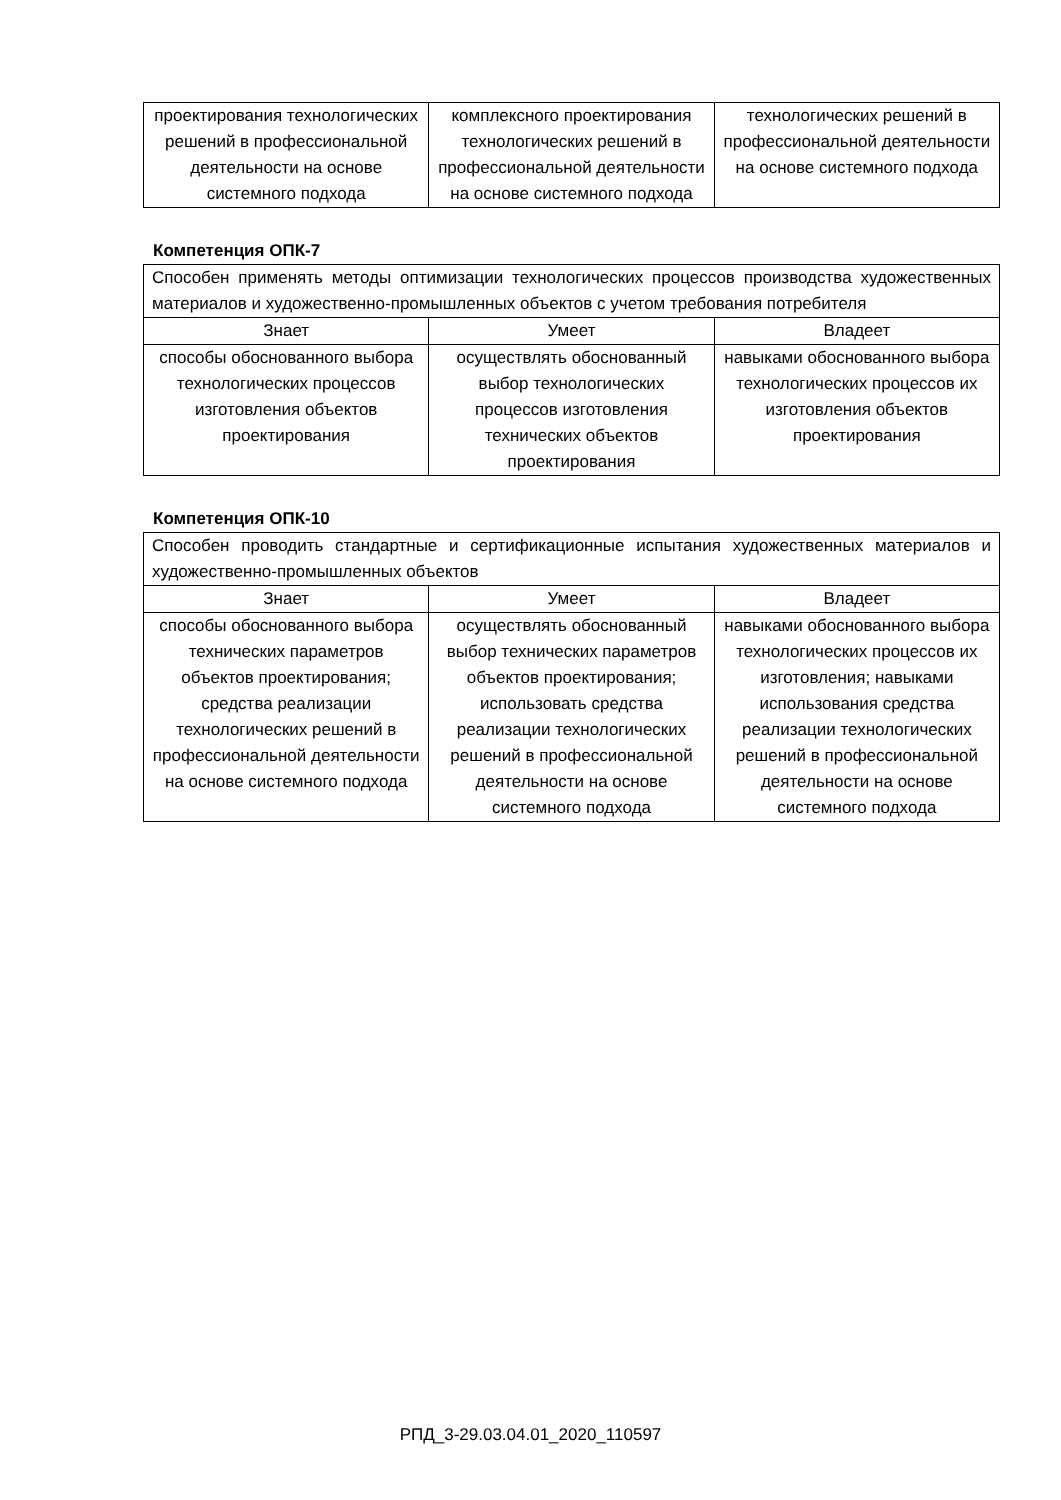| проектирования технологических решений в профессиональной деятельности на основе системного подхода | комплексного проектирования технологических решений в профессиональной деятельности на основе системного подхода | технологических решений в профессиональной деятельности на основе системного подхода |
Компетенция ОПК-7
| Способен применять методы оптимизации технологических процессов производства художественных материалов и художественно-промышленных объектов с учетом требования потребителя | | |
| Знает | Умеет | Владеет |
| способы обоснованного выбора технологических процессов изготовления объектов проектирования | осуществлять обоснованный выбор технологических процессов изготовления технических объектов проектирования | навыками обоснованного выбора технологических процессов их изготовления объектов проектирования |
Компетенция ОПК-10
| Способен проводить стандартные и сертификационные испытания художественных материалов и художественно-промышленных объектов | | |
| Знает | Умеет | Владеет |
| способы обоснованного выбора технических параметров объектов проектирования; средства реализации технологических решений в профессиональной деятельности на основе системного подхода | осуществлять обоснованный выбор технических параметров объектов проектирования; использовать средства реализации технологических решений в профессиональной деятельности на основе системного подхода | навыками обоснованного выбора технологических процессов их изготовления; навыками использования средства реализации технологических решений в профессиональной деятельности на основе системного подхода |
РПД_3-29.03.04.01_2020_110597